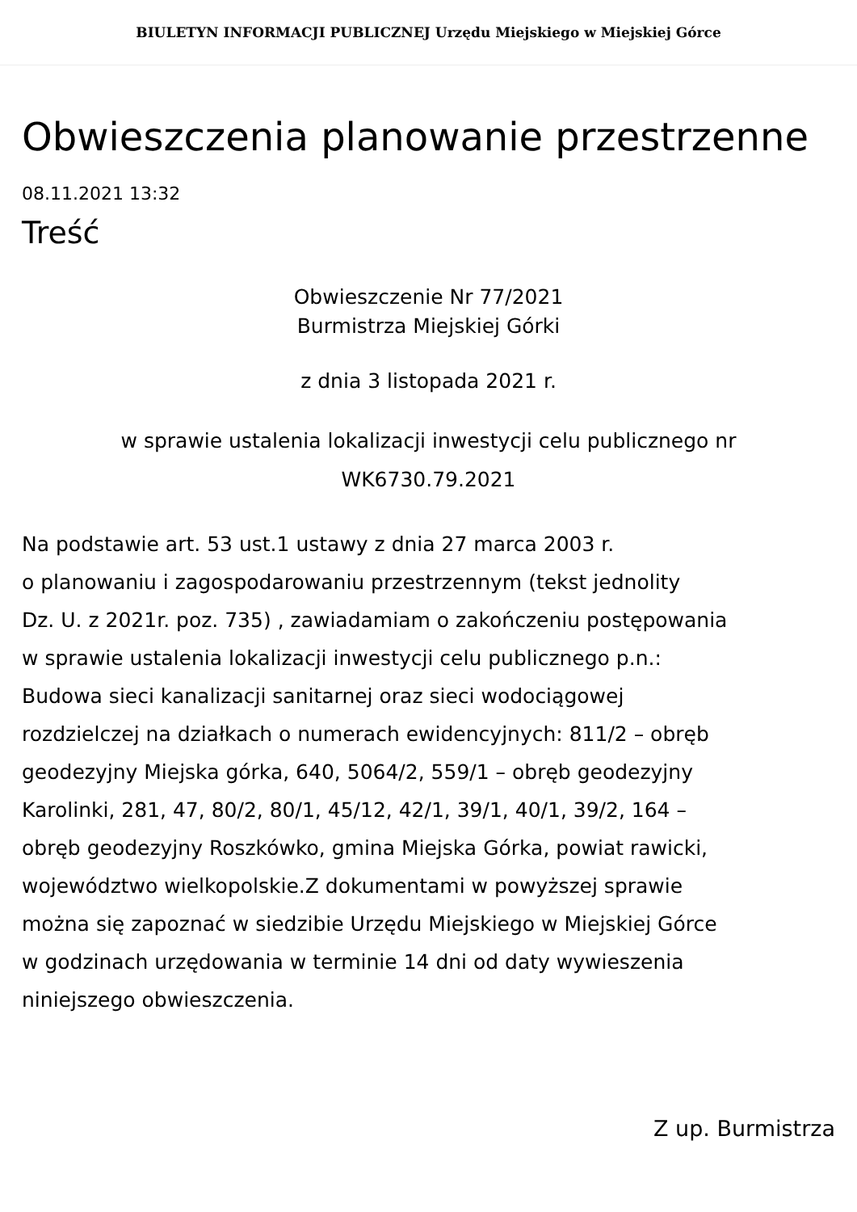BIULETYN INFORMACJI PUBLICZNEJ Urzędu Miejskiego w Miejskiej Górce
Obwieszczenia planowanie przestrzenne
08.11.2021 13:32
Treść
Obwieszczenie Nr 77/2021
Burmistrza Miejskiej Górki
z dnia 3 listopada 2021 r.
w sprawie ustalenia lokalizacji inwestycji celu publicznego nr
WK6730.79.2021
Na podstawie art. 53 ust.1 ustawy z dnia 27 marca 2003 r.
o planowaniu i zagospodarowaniu przestrzennym (tekst jednolity
Dz. U. z 2021r. poz. 735) , zawiadamiam o zakończeniu postępowania
w sprawie ustalenia lokalizacji inwestycji celu publicznego p.n.:
Budowa sieci kanalizacji sanitarnej oraz sieci wodociągowej
rozdzielczej na działkach o numerach ewidencyjnych: 811/2 – obręb
geodezyjny Miejska górka, 640, 5064/2, 559/1 – obręb geodezyjny
Karolinki, 281, 47, 80/2, 80/1, 45/12, 42/1, 39/1, 40/1, 39/2, 164 –
obręb geodezyjny Roszkówko, gmina Miejska Górka, powiat rawicki,
województwo wielkopolskie.Z dokumentami w powyższej sprawie
można się zapoznać w siedzibie Urzędu Miejskiego w Miejskiej Górce
w godzinach urzędowania w terminie 14 dni od daty wywieszenia
niniejszego obwieszczenia.
Z up. Burmistrza